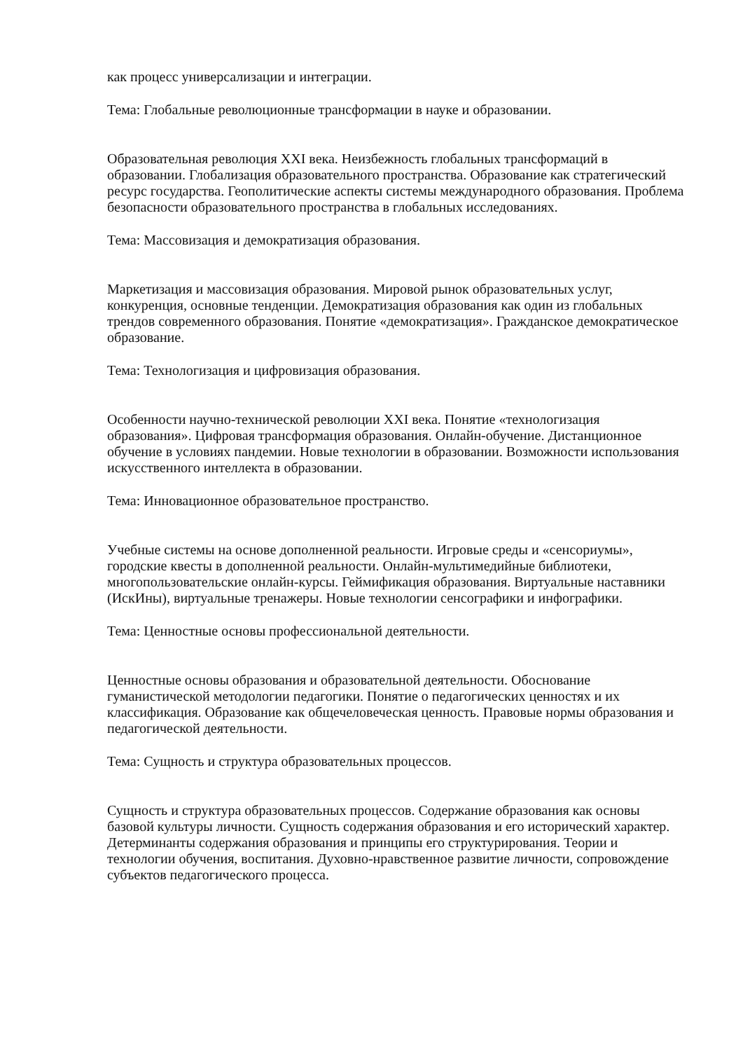как процесс универсализации и интеграции.
Тема: Глобальные революционные трансформации в науке и образовании.
Образовательная революция XXI века. Неизбежность глобальных трансформаций в образовании. Глобализация образовательного пространства. Образование как стратегический ресурс государства. Геополитические аспекты системы международного образования. Проблема безопасности образовательного пространства в глобальных исследованиях.
Тема: Массовизация и демократизация образования.
Маркетизация и массовизация образования. Мировой рынок образовательных услуг, конкуренция, основные тенденции. Демократизация образования как один из глобальных трендов современного образования. Понятие «демократизация». Гражданское демократическое образование.
Тема: Технологизация и цифровизация образования.
Особенности научно-технической революции XXI века. Понятие «технологизация образования». Цифровая трансформация образования. Онлайн-обучение. Дистанционное обучение в условиях пандемии. Новые технологии в образовании. Возможности использования искусственного интеллекта в образовании.
Тема: Инновационное образовательное пространство.
Учебные системы на основе дополненной реальности. Игровые среды и «сенсориумы», городские квесты в дополненной реальности. Онлайн-мультимедийные библиотеки, многопользовательские онлайн-курсы. Геймификация образования. Виртуальные наставники (ИскИны), виртуальные тренажеры. Новые технологии сенсографики и инфографики.
Тема: Ценностные основы профессиональной деятельности.
Ценностные основы образования и образовательной деятельности. Обоснование гуманистической методологии педагогики. Понятие о педагогических ценностях и их классификация. Образование как общечеловеческая ценность. Правовые нормы образования и педагогической деятельности.
Тема: Сущность и структура образовательных процессов.
Сущность и структура образовательных процессов. Содержание образования как основы базовой культуры личности. Сущность содержания образования и его исторический характер. Детерминанты содержания образования и принципы его структурирования. Теории и технологии обучения, воспитания. Духовно-нравственное развитие личности, сопровождение субъектов педагогического процесса.